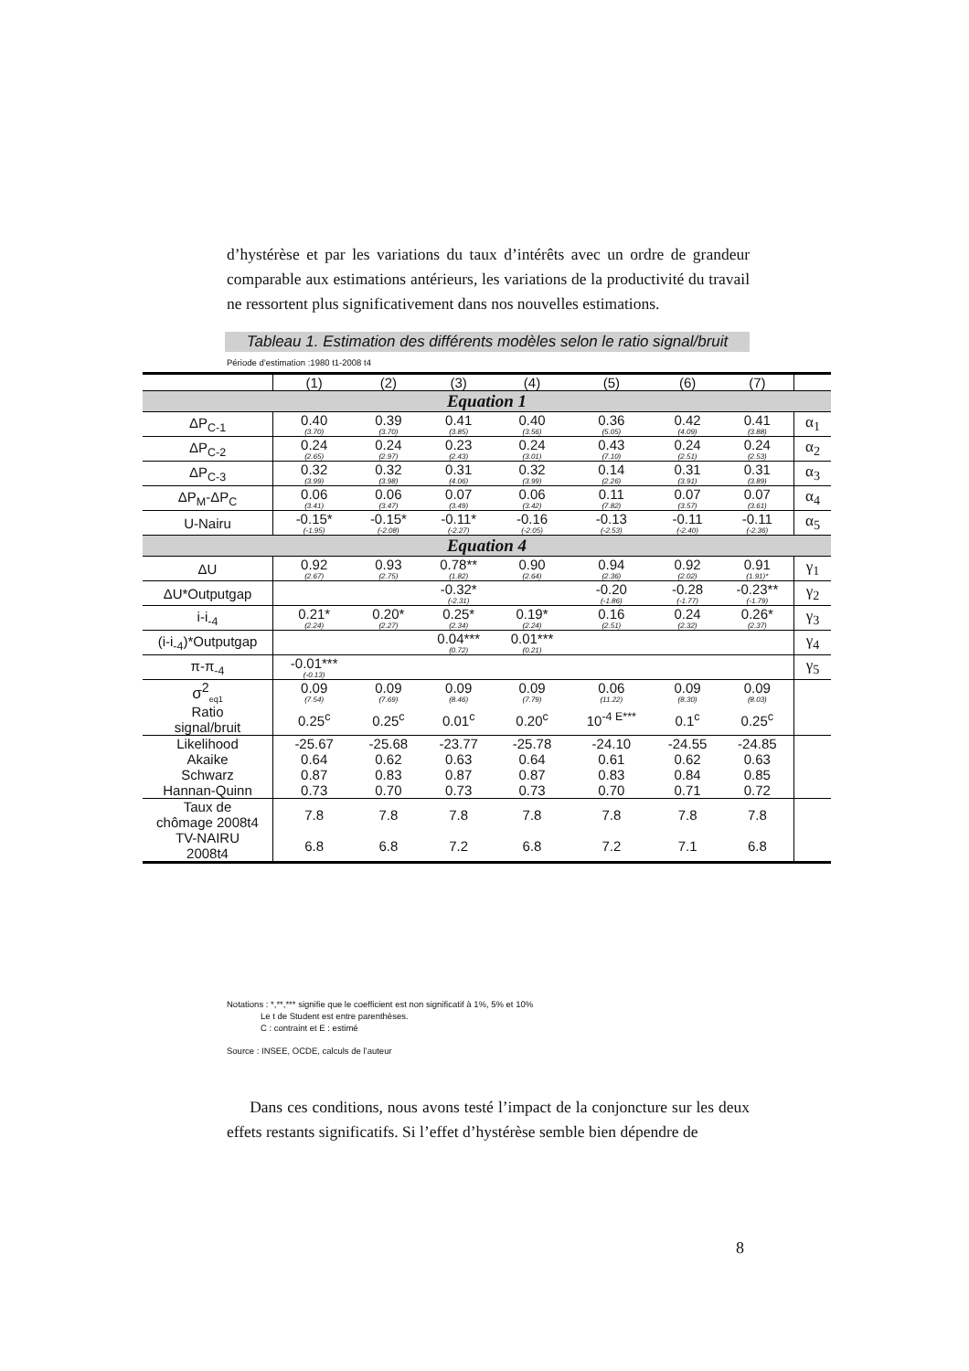d’hystérèse et par les variations du taux d’intérêts avec un ordre de grandeur comparable aux estimations antérieurs, les variations de la productivité du travail ne ressortent plus significativement dans nos nouvelles estimations.
Tableau 1. Estimation des différents modèles selon le ratio signal/bruit
Période d’estimation :1980 t1-2008 t4
| | (1) | (2) | (3) | (4) | (5) | (6) | (7) | |
| Equation 1 | | | | | | | | |
| ΔP<sub>C-1</sub> | 0.40 (3.70) | 0.39 (3.70) | 0.41 (3.85) | 0.40 (3.56) | 0.36 (5.05) | 0.42 (4.09) | 0.41 (3.88) | α<sub>1</sub> |
| ΔP<sub>C-2</sub> | 0.24 (2.65) | 0.24 (2.97) | 0.23 (2.43) | 0.24 (3.01) | 0.43 (7.10) | 0.24 (2.51) | 0.24 (2.53) | α<sub>2</sub> |
| ΔP<sub>C-3</sub> | 0.32 (3.99) | 0.32 (3.98) | 0.31 (4.06) | 0.32 (3.99) | 0.14 (2.26) | 0.31 (3.91) | 0.31 (3.89) | α<sub>3</sub> |
| ΔP<sub>M</sub>-ΔP<sub>C</sub> | 0.06 (3.41) | 0.06 (3.47) | 0.07 (3.49) | 0.06 (3.42) | 0.11 (7.82) | 0.07 (3.57) | 0.07 (3.61) | α<sub>4</sub> |
| U-Nairu | -0.15* (-1.95) | -0.15* (-2.08) | -0.11* (-2.27) | -0.16 (-2.05) | -0.13 (-2.53) | -0.11 (-2.40) | -0.11 (-2.36) | α<sub>5</sub> |
| Equation 4 | | | | | | | | |
| ΔU | 0.92 (2.67) | 0.93 (2.75) | 0.78** (1.82) | 0.90 (2.64) | 0.94 (2.36) | 0.92 (2.02) | 0.91 (1.91)* | γ<sub>1</sub> |
| ΔU*Outputgap | | | -0.32* (-2.31) | | -0.20 (-1.86) | -0.28 (-1.77) | -0.23** (-1.79) | γ<sub>2</sub> |
| i-i<sub>-4</sub> | 0.21* (2.24) | 0.20* (2.27) | 0.25* (2.34) | 0.19* (2.24) | 0.16 (2.51) | 0.24 (2.32) | 0.26* (2.37) | γ<sub>3</sub> |
| (i-i<sub>-4</sub>)*Outputgap | | | 0.04*** (0.72) | 0.01*** (0.21) | | | | γ<sub>4</sub> |
| π-π<sub>-4</sub> | -0.01*** (-0.13) | | | | | | | γ<sub>5</sub> |
| σ<sup>2</sup><sub>eq1</sub> | 0.09 (7.54) | 0.09 (7.69) | 0.09 (8.46) | 0.09 (7.79) | 0.06 (11.22) | 0.09 (8.30) | 0.09 (8.03) | |
| Ratio signal/bruit | 0.25<sup>c</sup> | 0.25<sup>c</sup> | 0.01<sup>c</sup> | 0.20<sup>c</sup> | 10<sup>-4 E***</sup> | 0.1<sup>c</sup> | 0.25<sup>c</sup> | |
| Likelihood | -25.67 | -25.68 | -23.77 | -25.78 | -24.10 | -24.55 | -24.85 | |
| Akaike | 0.64 | 0.62 | 0.63 | 0.64 | 0.61 | 0.62 | 0.63 | |
| Schwarz | 0.87 | 0.83 | 0.87 | 0.87 | 0.83 | 0.84 | 0.85 | |
| Hannan-Quinn | 0.73 | 0.70 | 0.73 | 0.73 | 0.70 | 0.71 | 0.72 | |
| Taux de chômage 2008t4 | 7.8 | 7.8 | 7.8 | 7.8 | 7.8 | 7.8 | 7.8 | |
| TV-NAIRU 2008t4 | 6.8 | 6.8 | 7.2 | 6.8 | 7.2 | 7.1 | 6.8 | |
Notations : *,**,*** signifie que le coefficient est non significatif à 1%, 5% et 10%
Le t de Student est entre parenthèses.
C : contraint et E : estimé
Source : INSEE, OCDE, calculs de l’auteur
Dans ces conditions, nous avons testé l’impact de la conjoncture sur les deux effets restants significatifs. Si l’effet d’hystérèse semble bien dépendre de
8